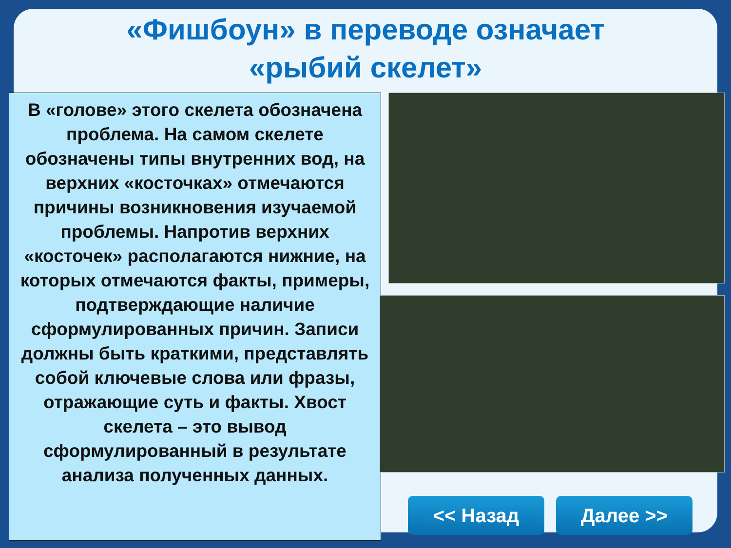«Фишбоун» в переводе означает
«рыбий скелет»
В «голове» этого скелета обозначена проблема. На самом скелете обозначены типы внутренних вод, на верхних «косточках» отмечаются причины возникновения изучаемой проблемы. Напротив верхних «косточек» располагаются нижние, на которых отмечаются факты, примеры, подтверждающие наличие сформулированных причин. Записи должны быть краткими, представлять собой ключевые слова или фразы, отражающие суть и факты. Хвост скелета – это вывод сформулированный в результате анализа полученных данных.
<< Назад Далее >>